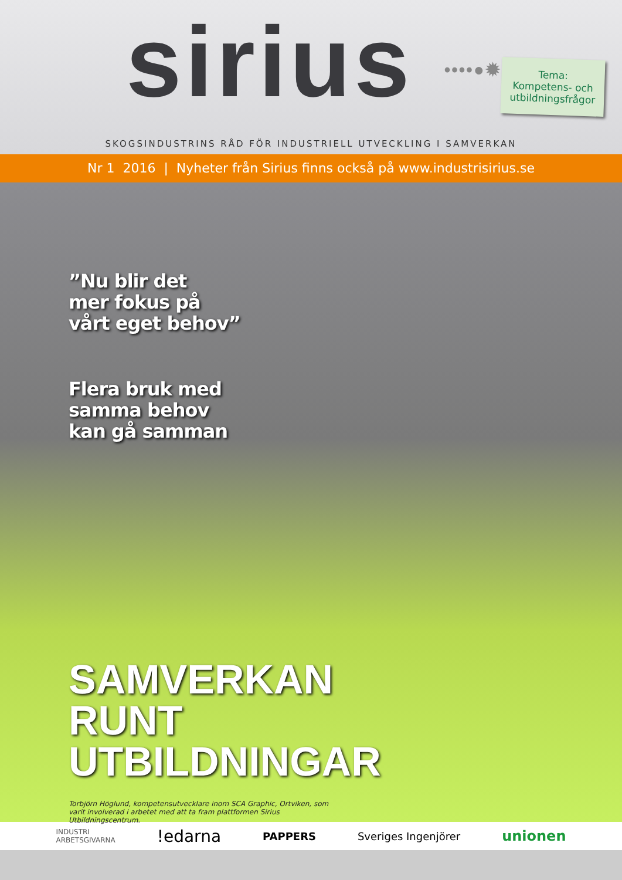sirius ••••●✹●••••
Tema:
Kompetens- och utbildningsfrågor
SKOGSINDUSTRINS RÅD FÖR INDUSTRIELL UTVECKLING I SAMVERKAN
Nr 1 2016 | Nyheter från Sirius finns också på www.industrisirius.se
”Nu blir det
mer fokus på
vårt eget behov”
Flera bruk med
samma behov
kan gå samman
SAMVERKAN
RUNT
UTBILDNINGAR
Torbjörn Höglund, kompetensutvecklare inom SCA Graphic, Ortviken, som varit involverad i arbetet med att ta fram plattformen Sirius Utbildningscentrum.
INDUSTRI
ARBETSGIVARNA !edarna PAPPERS Sveriges Ingenjörer unionen